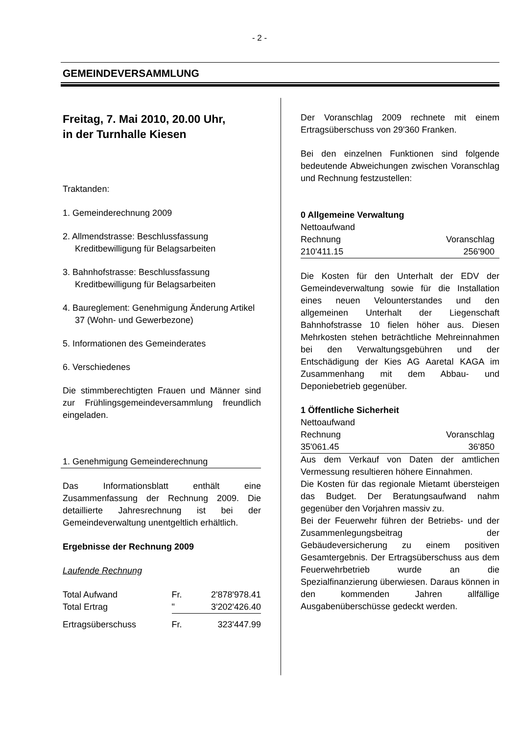- 2 -
GEMEINDEVERSAMMLUNG
Freitag, 7. Mai 2010, 20.00 Uhr,
in der Turnhalle Kiesen
Traktanden:
1. Gemeinderechnung 2009
2. Allmendstrasse: Beschlussfassung Kreditbewilligung für Belagsarbeiten
3. Bahnhofstrasse: Beschlussfassung Kreditbewilligung für Belagsarbeiten
4. Baureglement: Genehmigung Änderung Artikel 37 (Wohn- und Gewerbezone)
5. Informationen des Gemeinderates
6. Verschiedenes
Die stimmberechtigten Frauen und Männer sind zur Frühlingsgemeindeversammlung freundlich eingeladen.
1. Genehmigung Gemeinderechnung
Das Informationsblatt enthält eine Zusammenfassung der Rechnung 2009. Die detaillierte Jahresrechnung ist bei der Gemeindeverwaltung unentgeltlich erhältlich.
Ergebnisse der Rechnung 2009
Laufende Rechnung
| Total Aufwand | Fr. | 2'878'978.41 |
| Total Ertrag | " | 3'202'426.40 |
| Ertragsüberschuss | Fr. | 323'447.99 |
Der Voranschlag 2009 rechnete mit einem Ertragsüberschuss von 29'360 Franken.
Bei den einzelnen Funktionen sind folgende bedeutende Abweichungen zwischen Voranschlag und Rechnung festzustellen:
0 Allgemeine Verwaltung
| Nettoaufwand | |
| Rechnung | Voranschlag |
| 210'411.15 | 256'900 |
Die Kosten für den Unterhalt der EDV der Gemeindeverwaltung sowie für die Installation eines neuen Velounterstandes und den allgemeinen Unterhalt der Liegenschaft Bahnhofstrasse 10 fielen höher aus. Diesen Mehrkosten stehen beträchtliche Mehreinnahmen bei den Verwaltungsgebühren und der Entschädigung der Kies AG Aaretal KAGA im Zusammenhang mit dem Abbau- und Deponiebetrieb gegenüber.
1 Öffentliche Sicherheit
| Nettoaufwand | |
| Rechnung | Voranschlag |
| 35'061.45 | 36'850 |
Aus dem Verkauf von Daten der amtlichen Vermessung resultieren höhere Einnahmen.
Die Kosten für das regionale Mietamt übersteigen das Budget. Der Beratungsaufwand nahm gegenüber den Vorjahren massiv zu.
Bei der Feuerwehr führen der Betriebs- und der Zusammenlegungsbeitrag der Gebäudeversicherung zu einem positiven Gesamtergebnis. Der Ertragsüberschuss aus dem Feuerwehrbetrieb wurde an die Spezialfinanzierung überwiesen. Daraus können in den kommenden Jahren allfällige Ausgabenüberschüsse gedeckt werden.